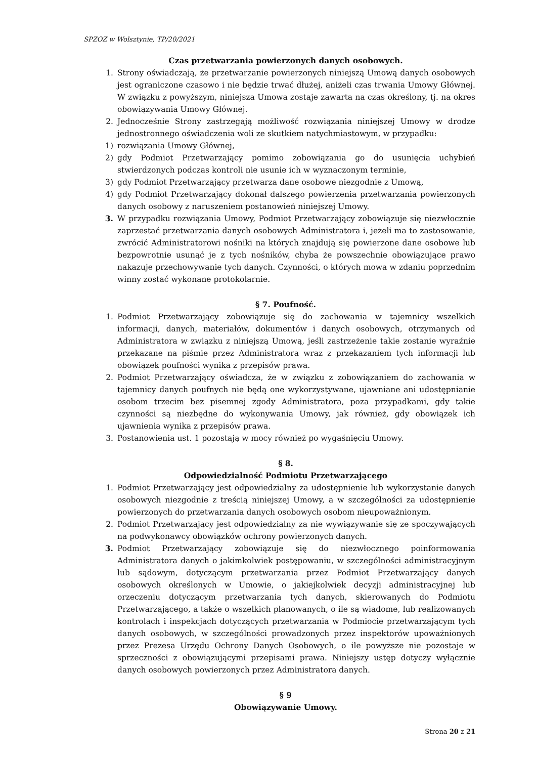SPZOZ w Wolsztynie, TP/20/2021
Czas przetwarzania powierzonych danych osobowych.
1. Strony oświadczają, że przetwarzanie powierzonych niniejszą Umową danych osobowych jest ograniczone czasowo i nie będzie trwać dłużej, aniżeli czas trwania Umowy Głównej. W związku z powyższym, niniejsza Umowa zostaje zawarta na czas określony, tj. na okres obowiązywania Umowy Głównej.
2. Jednocześnie Strony zastrzegają możliwość rozwiązania niniejszej Umowy w drodze jednostronnego oświadczenia woli ze skutkiem natychmiastowym, w przypadku:
1) rozwiązania Umowy Głównej,
2) gdy Podmiot Przetwarzający pomimo zobowiązania go do usunięcia uchybień stwierdzonych podczas kontroli nie usunie ich w wyznaczonym terminie,
3) gdy Podmiot Przetwarzający przetwarza dane osobowe niezgodnie z Umową,
4) gdy Podmiot Przetwarzający dokonał dalszego powierzenia przetwarzania powierzonych danych osobowy z naruszeniem postanowień niniejszej Umowy.
3. W przypadku rozwiązania Umowy, Podmiot Przetwarzający zobowiązuje się niezwłocznie zaprzestać przetwarzania danych osobowych Administratora i, jeżeli ma to zastosowanie, zwrócić Administratorowi nośniki na których znajdują się powierzone dane osobowe lub bezpowrotnie usunąć je z tych nośników, chyba że powszechnie obowiązujące prawo nakazuje przechowywanie tych danych. Czynności, o których mowa w zdaniu poprzednim winny zostać wykonane protokolarnie.
§ 7. Poufność.
1. Podmiot Przetwarzający zobowiązuje się do zachowania w tajemnicy wszelkich informacji, danych, materiałów, dokumentów i danych osobowych, otrzymanych od Administratora w związku z niniejszą Umową, jeśli zastrzeżenie takie zostanie wyraźnie przekazane na piśmie przez Administratora wraz z przekazaniem tych informacji lub obowiązek poufności wynika z przepisów prawa.
2. Podmiot Przetwarzający oświadcza, że w związku z zobowiązaniem do zachowania w tajemnicy danych poufnych nie będą one wykorzystywane, ujawniane ani udostępnianie osobom trzecim bez pisemnej zgody Administratora, poza przypadkami, gdy takie czynności są niezbędne do wykonywania Umowy, jak również, gdy obowiązek ich ujawnienia wynika z przepisów prawa.
3. Postanowienia ust. 1 pozostają w mocy również po wygaśnięciu Umowy.
§ 8.
Odpowiedzialność Podmiotu Przetwarzającego
1. Podmiot Przetwarzający jest odpowiedzialny za udostępnienie lub wykorzystanie danych osobowych niezgodnie z treścią niniejszej Umowy, a w szczególności za udostępnienie powierzonych do przetwarzania danych osobowych osobom nieupoważnionym.
2. Podmiot Przetwarzający jest odpowiedzialny za nie wywiązywanie się ze spoczywających na podwykonawcy obowiązków ochrony powierzonych danych.
3. Podmiot Przetwarzający zobowiązuje się do niezwłocznego poinformowania Administratora danych o jakimkolwiek postępowaniu, w szczególności administracyjnym lub sądowym, dotyczącym przetwarzania przez Podmiot Przetwarzający danych osobowych określonych w Umowie, o jakiejkolwiek decyzji administracyjnej lub orzeczeniu dotyczącym przetwarzania tych danych, skierowanych do Podmiotu Przetwarzającego, a także o wszelkich planowanych, o ile są wiadome, lub realizowanych kontrolach i inspekcjach dotyczących przetwarzania w Podmiocie przetwarzającym tych danych osobowych, w szczególności prowadzonych przez inspektorów upoważnionych przez Prezesa Urzędu Ochrony Danych Osobowych, o ile powyższe nie pozostaje w sprzeczności z obowiązującymi przepisami prawa. Niniejszy ustęp dotyczy wyłącznie danych osobowych powierzonych przez Administratora danych.
§ 9
Obowiązywanie Umowy.
Strona 20 z 21